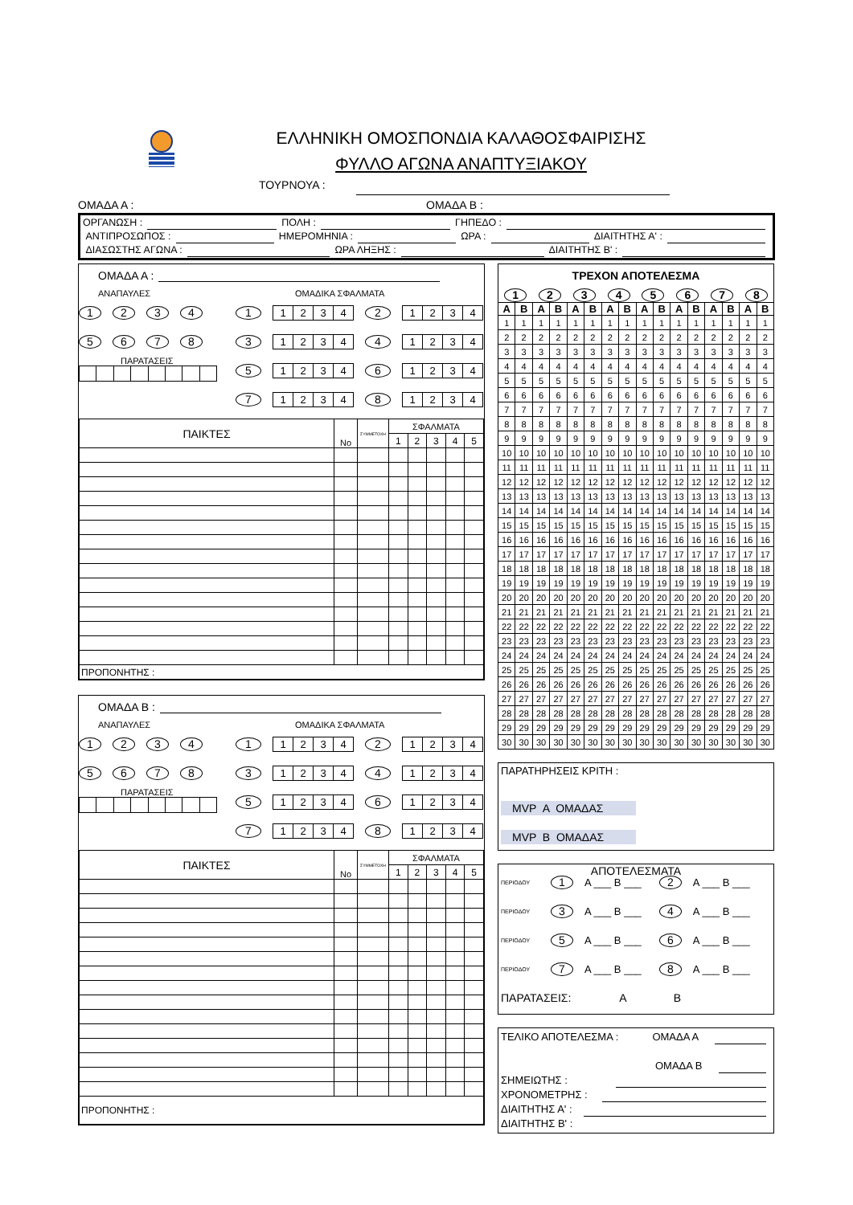ΕΛΛΗΝΙΚΗ ΟΜΟΣΠΟΝΔΙΑ ΚΑΛΑΘΟΣΦΑΙΡΙΣΗΣ
ΦΥΛΛΟ ΑΓΩΝΑ ΑΝΑΠΤΥΞΙΑΚΟΥ
ΤΟΥΡΝΟΥΑ :
ΟΜΑΔΑ Α : ΟΜΑΔΑ Β :
ΟΡΓΑΝΩΣΗ : ΠΟΛΗ : ΓΗΠΕΔΟ :
ΑΝΤΙΠΡΟΣΩΠΟΣ : ΗΜΕΡΟΜΗΝΙΑ : ΩΡΑ : ΔΙΑΙΤΗΤΗΣ Α' :
ΔΙΑΣΩΣΤΗΣ ΑΓΩΝΑ : ΩΡΑ ΛΗΞΗΣ : ΔΙΑΙΤΗΤΗΣ Β' :
ΟΜΑΔΑ Α :
ΑΝΑΠΑΥΛΕΣ
1234
5678
ΠΑΡΑΤΑΣΕΙΣ
ΟΜΑΔΙΚΑ ΣΦΑΛΜΑΤΑ
1 1234 2 1234
3 1234 4 1234
5 1234 6 1234
7 1234 8 1234
| ΠΑΙΚΤΕΣ | No | ΣΥΜΜΕΤΟΧΗ | ΣΦΑΛΜΑΤΑ | | | | |
| --- | --- | --- | --- | --- | --- | --- | --- |
| | | | 1 | 2 | 3 | 4 | 5 |
| ΠΡΟΠΟΝΗΤΗΣ : | | | | | | | |
ΟΜΑΔΑ Β :
ΑΝΑΠΑΥΛΕΣ
1234
5678
ΠΑΡΑΤΑΣΕΙΣ
ΟΜΑΔΙΚΑ ΣΦΑΛΜΑΤΑ
1 1234 2 1234
3 1234 4 1234
5 1234 6 1234
7 1234 8 1234
| ΠΑΙΚΤΕΣ | No | ΣΥΜΜΕΤΟΧΗ | ΣΦΑΛΜΑΤΑ | | | | |
| --- | --- | --- | --- | --- | --- | --- | --- |
| | | | 1 | 2 | 3 | 4 | 5 |
| ΠΡΟΠΟΝΗΤΗΣ : | | | | | | | |
| ΤΡΕΧΟΝ ΑΠΟΤΕΛΕΣΜΑ | | | | | | | | | | | | | | | |
| --- | --- | --- | --- | --- | --- | --- | --- | --- | --- | --- | --- | --- | --- | --- | --- |
| 1 | | 2 | | 3 | | 4 | | 5 | | 6 | | 7 | | 8 | |
| Α | Β | Α | Β | Α | Β | Α | Β | Α | Β | Α | Β | Α | Β | Α | Β |
| 1 | 1 | 1 | 1 | 1 | 1 | 1 | 1 | 1 | 1 | 1 | 1 | 1 | 1 | 1 | 1 |
| 2 | 2 | 2 | 2 | 2 | 2 | 2 | 2 | 2 | 2 | 2 | 2 | 2 | 2 | 2 | 2 |
| 3 | 3 | 3 | 3 | 3 | 3 | 3 | 3 | 3 | 3 | 3 | 3 | 3 | 3 | 3 | 3 |
| 4 | 4 | 4 | 4 | 4 | 4 | 4 | 4 | 4 | 4 | 4 | 4 | 4 | 4 | 4 | 4 |
| 5 | 5 | 5 | 5 | 5 | 5 | 5 | 5 | 5 | 5 | 5 | 5 | 5 | 5 | 5 | 5 |
| 6 | 6 | 6 | 6 | 6 | 6 | 6 | 6 | 6 | 6 | 6 | 6 | 6 | 6 | 6 | 6 |
| 7 | 7 | 7 | 7 | 7 | 7 | 7 | 7 | 7 | 7 | 7 | 7 | 7 | 7 | 7 | 7 |
| 8 | 8 | 8 | 8 | 8 | 8 | 8 | 8 | 8 | 8 | 8 | 8 | 8 | 8 | 8 | 8 |
| 9 | 9 | 9 | 9 | 9 | 9 | 9 | 9 | 9 | 9 | 9 | 9 | 9 | 9 | 9 | 9 |
| 10 | 10 | 10 | 10 | 10 | 10 | 10 | 10 | 10 | 10 | 10 | 10 | 10 | 10 | 10 | 10 |
| 11 | 11 | 11 | 11 | 11 | 11 | 11 | 11 | 11 | 11 | 11 | 11 | 11 | 11 | 11 | 11 |
| 12 | 12 | 12 | 12 | 12 | 12 | 12 | 12 | 12 | 12 | 12 | 12 | 12 | 12 | 12 | 12 |
| 13 | 13 | 13 | 13 | 13 | 13 | 13 | 13 | 13 | 13 | 13 | 13 | 13 | 13 | 13 | 13 |
| 14 | 14 | 14 | 14 | 14 | 14 | 14 | 14 | 14 | 14 | 14 | 14 | 14 | 14 | 14 | 14 |
| 15 | 15 | 15 | 15 | 15 | 15 | 15 | 15 | 15 | 15 | 15 | 15 | 15 | 15 | 15 | 15 |
| 16 | 16 | 16 | 16 | 16 | 16 | 16 | 16 | 16 | 16 | 16 | 16 | 16 | 16 | 16 | 16 |
| 17 | 17 | 17 | 17 | 17 | 17 | 17 | 17 | 17 | 17 | 17 | 17 | 17 | 17 | 17 | 17 |
| 18 | 18 | 18 | 18 | 18 | 18 | 18 | 18 | 18 | 18 | 18 | 18 | 18 | 18 | 18 | 18 |
| 19 | 19 | 19 | 19 | 19 | 19 | 19 | 19 | 19 | 19 | 19 | 19 | 19 | 19 | 19 | 19 |
| 20 | 20 | 20 | 20 | 20 | 20 | 20 | 20 | 20 | 20 | 20 | 20 | 20 | 20 | 20 | 20 |
| 21 | 21 | 21 | 21 | 21 | 21 | 21 | 21 | 21 | 21 | 21 | 21 | 21 | 21 | 21 | 21 |
| 22 | 22 | 22 | 22 | 22 | 22 | 22 | 22 | 22 | 22 | 22 | 22 | 22 | 22 | 22 | 22 |
| 23 | 23 | 23 | 23 | 23 | 23 | 23 | 23 | 23 | 23 | 23 | 23 | 23 | 23 | 23 | 23 |
| 24 | 24 | 24 | 24 | 24 | 24 | 24 | 24 | 24 | 24 | 24 | 24 | 24 | 24 | 24 | 24 |
| 25 | 25 | 25 | 25 | 25 | 25 | 25 | 25 | 25 | 25 | 25 | 25 | 25 | 25 | 25 | 25 |
| 26 | 26 | 26 | 26 | 26 | 26 | 26 | 26 | 26 | 26 | 26 | 26 | 26 | 26 | 26 | 26 |
| 27 | 27 | 27 | 27 | 27 | 27 | 27 | 27 | 27 | 27 | 27 | 27 | 27 | 27 | 27 | 27 |
| 28 | 28 | 28 | 28 | 28 | 28 | 28 | 28 | 28 | 28 | 28 | 28 | 28 | 28 | 28 | 28 |
| 29 | 29 | 29 | 29 | 29 | 29 | 29 | 29 | 29 | 29 | 29 | 29 | 29 | 29 | 29 | 29 |
| 30 | 30 | 30 | 30 | 30 | 30 | 30 | 30 | 30 | 30 | 30 | 30 | 30 | 30 | 30 | 30 |
ΠΑΡΑΤΗΡΗΣΕΙΣ ΚΡΙΤΗ :
MVP Α ΟΜΑΔΑΣ
MVP Β ΟΜΑΔΑΣ
ΑΠΟΤΕΛΕΣΜΑΤΑ
ΠΕΡΙΟΔΟΥ 1 Α ___ Β ___ 2 Α ___ Β ___
ΠΕΡΙΟΔΟΥ 3 Α ___ Β ___ 4 Α ___ Β ___
ΠΕΡΙΟΔΟΥ 5 Α ___ Β ___ 6 Α ___ Β ___
ΠΕΡΙΟΔΟΥ 7 Α ___ Β ___ 8 Α ___ Β ___
ΠΑΡΑΤΑΣΕΙΣ: Α Β
ΤΕΛΙΚΟ ΑΠΟΤΕΛΕΣΜΑ : ΟΜΑΔΑ Α
ΟΜΑΔΑ Β
ΣΗΜΕΙΩΤΗΣ :
ΧΡΟΝΟΜΕΤΡΗΣ :
ΔΙΑΙΤΗΤΗΣ Α' :
ΔΙΑΙΤΗΤΗΣ Β' :